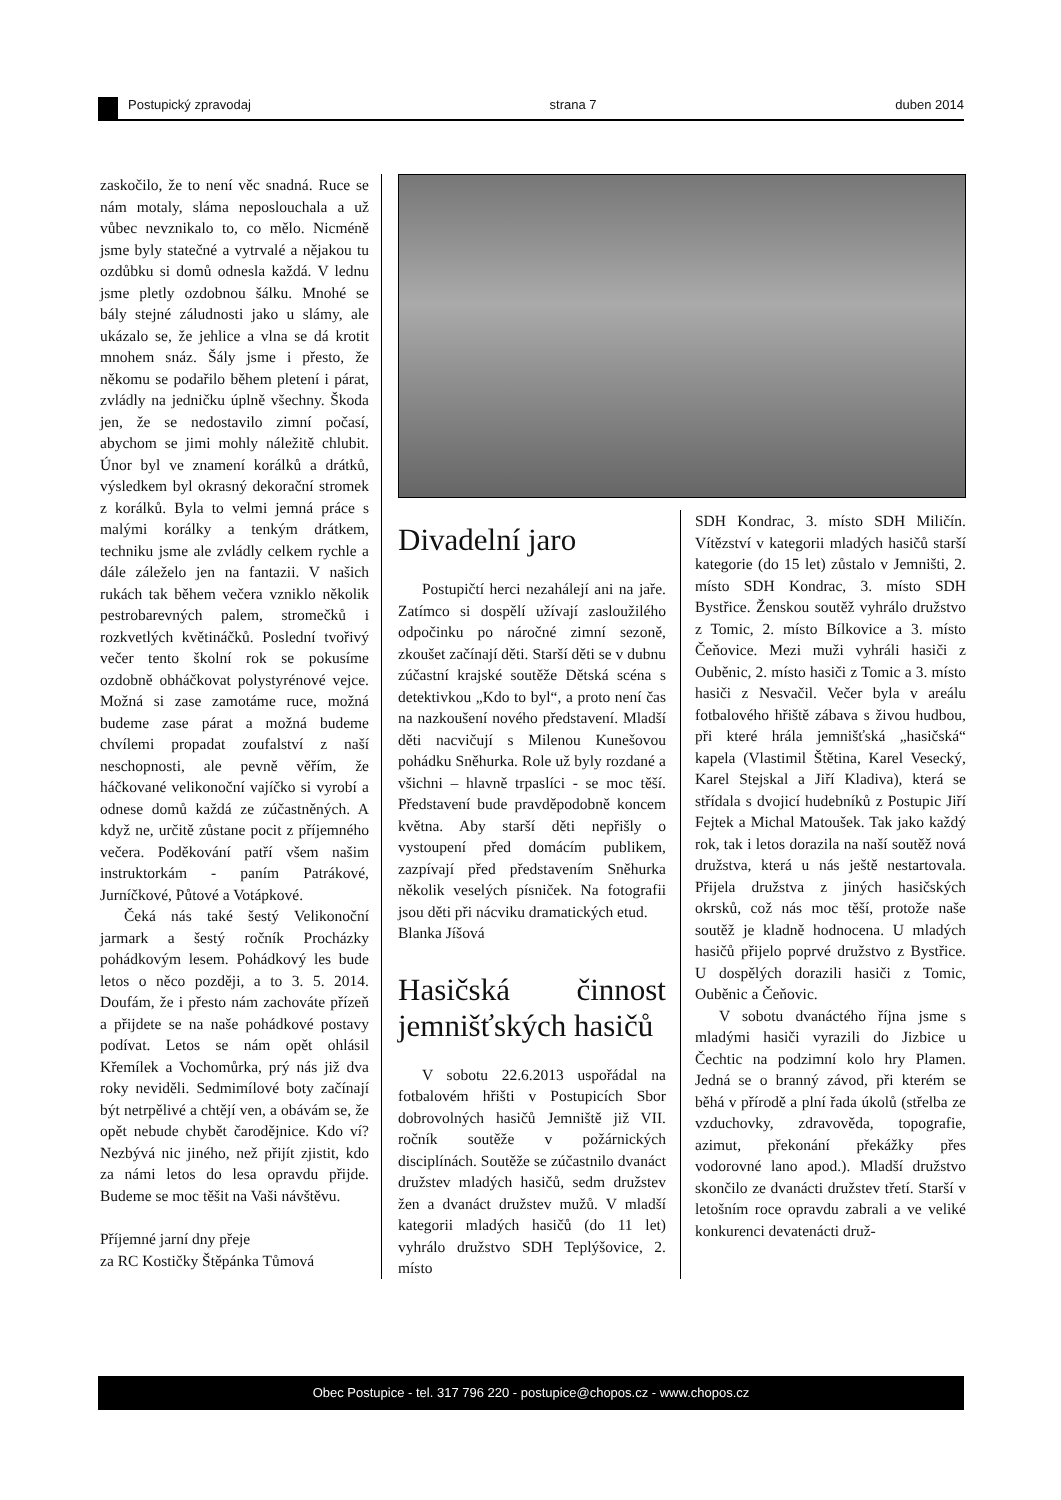Postupický zpravodaj strana 7 duben 2014
zaskočilo, že to není věc snadná. Ruce se nám motaly, sláma neposlouchala a už vůbec nevznikalo to, co mělo. Nicméně jsme byly statečné a vytrvalé a nějakou tu ozdůbku si domů odnesla každá. V lednu jsme pletly ozdobnou šálku. Mnohé se bály stejné záludnosti jako u slámy, ale ukázalo se, že jehlice a vlna se dá krotit mnohem snáz. Šály jsme i přesto, že někomu se podařilo během pletení i párat, zvládly na jedničku úplně všechny. Škoda jen, že se nedostavilo zimní počasí, abychom se jimi mohly náležitě chlubit. Únor byl ve znamení korálků a drátků, výsledkem byl okrasný dekorační stromek z korálků. Byla to velmi jemná práce s malými korálky a tenkým drátkem, techniku jsme ale zvládly celkem rychle a dále záleželo jen na fantazii. V našich rukách tak během večera vzniklo několik pestrobarevných palem, stromečků i rozkvetlých květináčků. Poslední tvořivý večer tento školní rok se pokusíme ozdobně obháčkovat polystyrénové vejce. Možná si zase zamotáme ruce, možná budeme zase párat a možná budeme chvílemi propadat zoufalství z naší neschopnosti, ale pevně věřím, že háčkované velikonoční vajíčko si vyrobí a odnese domů každá ze zúčastněných. A když ne, určitě zůstane pocit z příjemného večera. Poděkování patří všem našim instruktorkám - paním Patrákové, Jurníčkové, Půtové a Votápkové.
Čeká nás také šestý Velikonoční jarmark a šestý ročník Procházky pohádkovým lesem. Pohádkový les bude letos o něco později, a to 3. 5. 2014. Doufám, že i přesto nám zachováte přízeň a přijdete se na naše pohádkové postavy podívat. Letos se nám opět ohlásil Křemílek a Vochomůrka, prý nás již dva roky neviděli. Sedmimílové boty začínají být netrpělivé a chtějí ven, a obávám se, že opět nebude chybět čarodějnice. Kdo ví? Nezbývá nic jiného, než přijít zjistit, kdo za námi letos do lesa opravdu přijde. Budeme se moc těšit na Vaši návštěvu.
Příjemné jarní dny přeje
za RC Kostičky Štěpánka Tůmová
Divadelní jaro
Postupičtí herci nezahálejí ani na jaře. Zatímco si dospělí užívají zasloužilého odpočinku po náročné zimní sezoně, zkoušet začínají děti. Starší děti se v dubnu zúčastní krajské soutěže Dětská scéna s detektivkou „Kdo to byl“, a proto není čas na nazkoušení nového představení. Mladší děti nacvičují s Milenou Kunešovou pohádku Sněhurka. Role už byly rozdané a všichni – hlavně trpaslíci - se moc těší. Představení bude pravděpodobně koncem května. Aby starší děti nepřišly o vystoupení před domácím publikem, zazpívají před představením Sněhurka několik veselých písniček. Na fotografii jsou děti při nácviku dramatických etud.
Blanka Jíšová
Hasičská činnost jemnišťských hasičů
V sobotu 22.6.2013 uspořádal na fotbalovém hřišti v Postupicích Sbor dobrovolných hasičů Jemniště již VII. ročník soutěže v požárnických disciplínách. Soutěže se zúčastnilo dvanáct družstev mladých hasičů, sedm družstev žen a dvanáct družstev mužů. V mladší kategorii mladých hasičů (do 11 let) vyhrálo družstvo SDH Teplýšovice, 2. místo
SDH Kondrac, 3. místo SDH Miličín. Vítězství v kategorii mladých hasičů starší kategorie (do 15 let) zůstalo v Jemništi, 2. místo SDH Kondrac, 3. místo SDH Bystřice. Ženskou soutěž vyhrálo družstvo z Tomic, 2. místo Bílkovice a 3. místo Čeňovice. Mezi muži vyhráli hasiči z Ouběnic, 2. místo hasiči z Tomic a 3. místo hasiči z Nesvačil. Večer byla v areálu fotbalového hřiště zábava s živou hudbou, při které hrála jemnišťská „hasičská“ kapela (Vlastimil Štětina, Karel Vesecký, Karel Stejskal a Jiří Kladiva), která se střídala s dvojicí hudebníků z Postupic Jiří Fejtek a Michal Matoušek. Tak jako každý rok, tak i letos dorazila na naší soutěž nová družstva, která u nás ještě nestartovala. Přijela družstva z jiných hasičských okrsků, což nás moc těší, protože naše soutěž je kladně hodnocena. U mladých hasičů přijelo poprvé družstvo z Bystřice. U dospělých dorazili hasiči z Tomic, Ouběnic a Čeňovic.
V sobotu dvanáctého října jsme s mladými hasiči vyrazili do Jizbice u Čechtic na podzimní kolo hry Plamen. Jedná se o branný závod, při kterém se běhá v přírodě a plní řada úkolů (střelba ze vzduchovky, zdravověda, topografie, azimut, překonání překážky přes vodorovné lano apod.). Mladší družstvo skončilo ze dvanácti družstev třetí. Starší v letošním roce opravdu zabrali a ve veliké konkurenci devatenácti druž-
Obec Postupice - tel. 317 796 220 - postupice@chopos.cz - www.chopos.cz